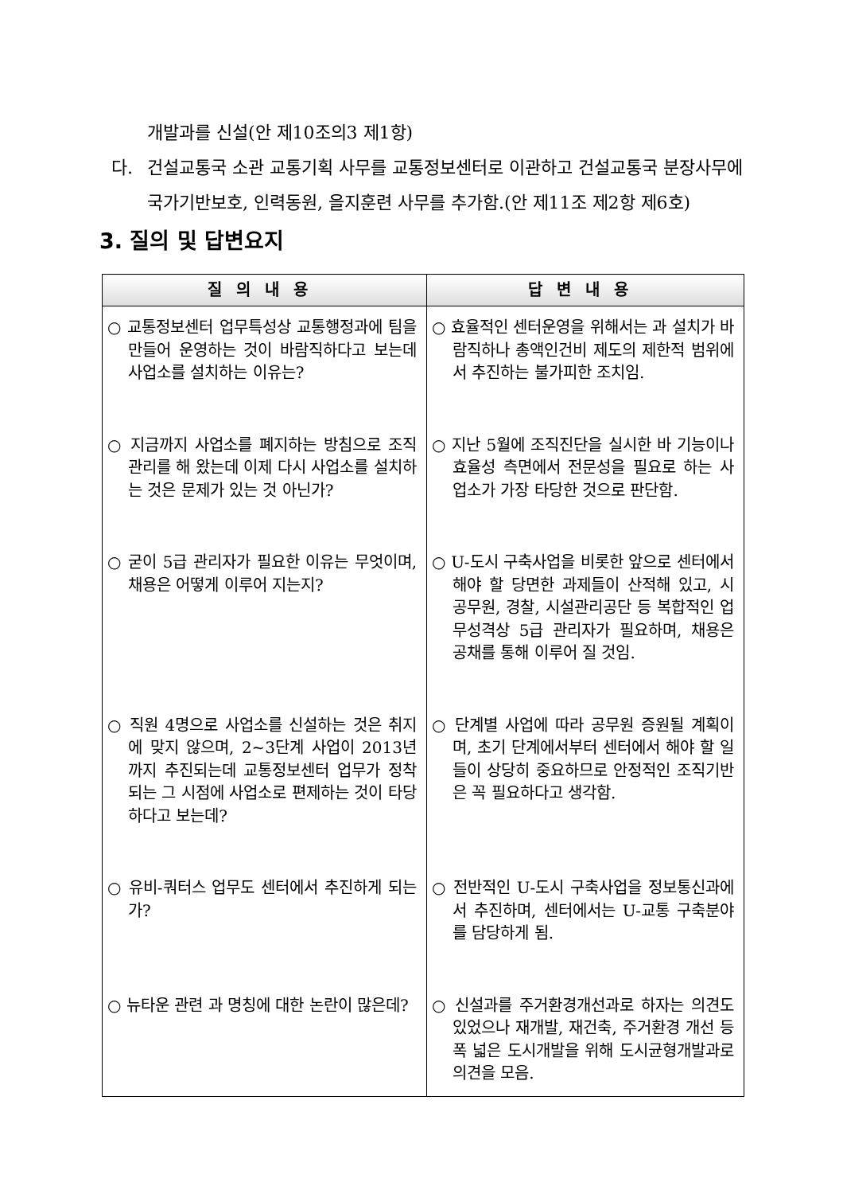개발과를 신설(안 제10조의3 제1항)
다. 건설교통국 소관 교통기획 사무를 교통정보센터로 이관하고 건설교통국 분장사무에 국가기반보호, 인력동원, 을지훈련 사무를 추가함.(안 제11조 제2항 제6호)
3. 질의 및 답변요지
| 질의내용 | 답변내용 |
| --- | --- |
| ○ 교통정보센터 업무특성상 교통행정과에 팀을 만들어 운영하는 것이 바람직하다고 보는데 사업소를 설치하는 이유는? | ○ 효율적인 센터운영을 위해서는 과 설치가 바람직하나 총액인건비 제도의 제한적 범위에서 추진하는 불가피한 조치임. |
| ○ 지금까지 사업소를 폐지하는 방침으로 조직관리를 해 왔는데 이제 다시 사업소를 설치하는 것은 문제가 있는 것 아닌가? | ○ 지난 5월에 조직진단을 실시한 바 기능이나 효율성 측면에서 전문성을 필요로 하는 사업소가 가장 타당한 것으로 판단함. |
| ○ 굳이 5급 관리자가 필요한 이유는 무엇이며, 채용은 어떻게 이루어 지는지? | ○ U-도시 구축사업을 비롯한 앞으로 센터에서 해야 할 당면한 과제들이 산적해 있고, 시 공무원, 경찰, 시설관리공단 등 복합적인 업무성격상 5급 관리자가 필요하며, 채용은 공채를 통해 이루어 질 것임. |
| ○ 직원 4명으로 사업소를 신설하는 것은 취지에 맞지 않으며, 2~3단계 사업이 2013년까지 추진되는데 교통정보센터 업무가 정착되는 그 시점에 사업소로 편제하는 것이 타당하다고 보는데? | ○ 단계별 사업에 따라 공무원 증원될 계획이며, 초기 단계에서부터 센터에서 해야 할 일들이 상당히 중요하므로 안정적인 조직기반은 꼭 필요하다고 생각함. |
| ○ 유비-쿼터스 업무도 센터에서 추진하게 되는가? | ○ 전반적인 U-도시 구축사업을 정보통신과에서 추진하며, 센터에서는 U-교통 구축분야를 담당하게 됨. |
| ○ 뉴타운 관련 과 명칭에 대한 논란이 많은데? | ○ 신설과를 주거환경개선과로 하자는 의견도 있었으나 재개발, 재건축, 주거환경 개선 등 폭 넓은 도시개발을 위해 도시균형개발과로 의견을 모음. |